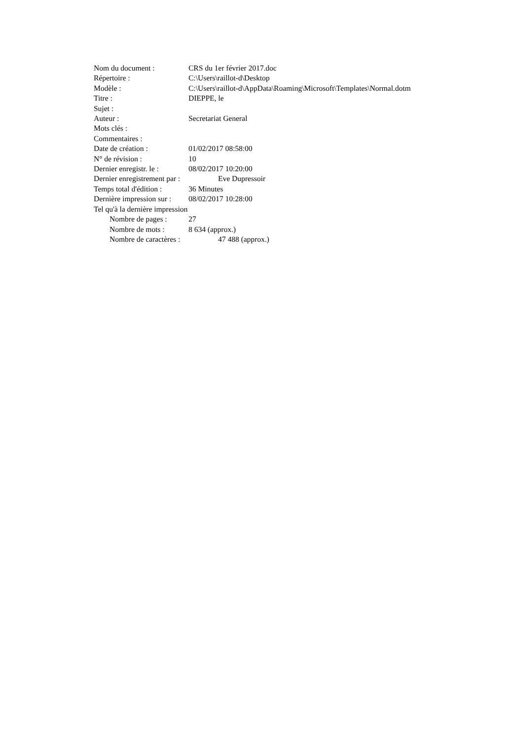Nom du document : CRS du 1er février 2017.doc
Répertoire : C:\Users\raillot-d\Desktop
Modèle : C:\Users\raillot-d\AppData\Roaming\Microsoft\Templates\Normal.dotm
Titre : DIEPPE, le
Sujet :
Auteur : Secretariat General
Mots clés :
Commentaires :
Date de création : 01/02/2017 08:58:00
N° de révision : 10
Dernier enregistr. le : 08/02/2017 10:20:00
Dernier enregistrement par : Eve Dupressoir
Temps total d'édition : 36 Minutes
Dernière impression sur : 08/02/2017 10:28:00
Tel qu'à la dernière impression
Nombre de pages : 27
Nombre de mots : 8 634 (approx.)
Nombre de caractères : 47 488 (approx.)